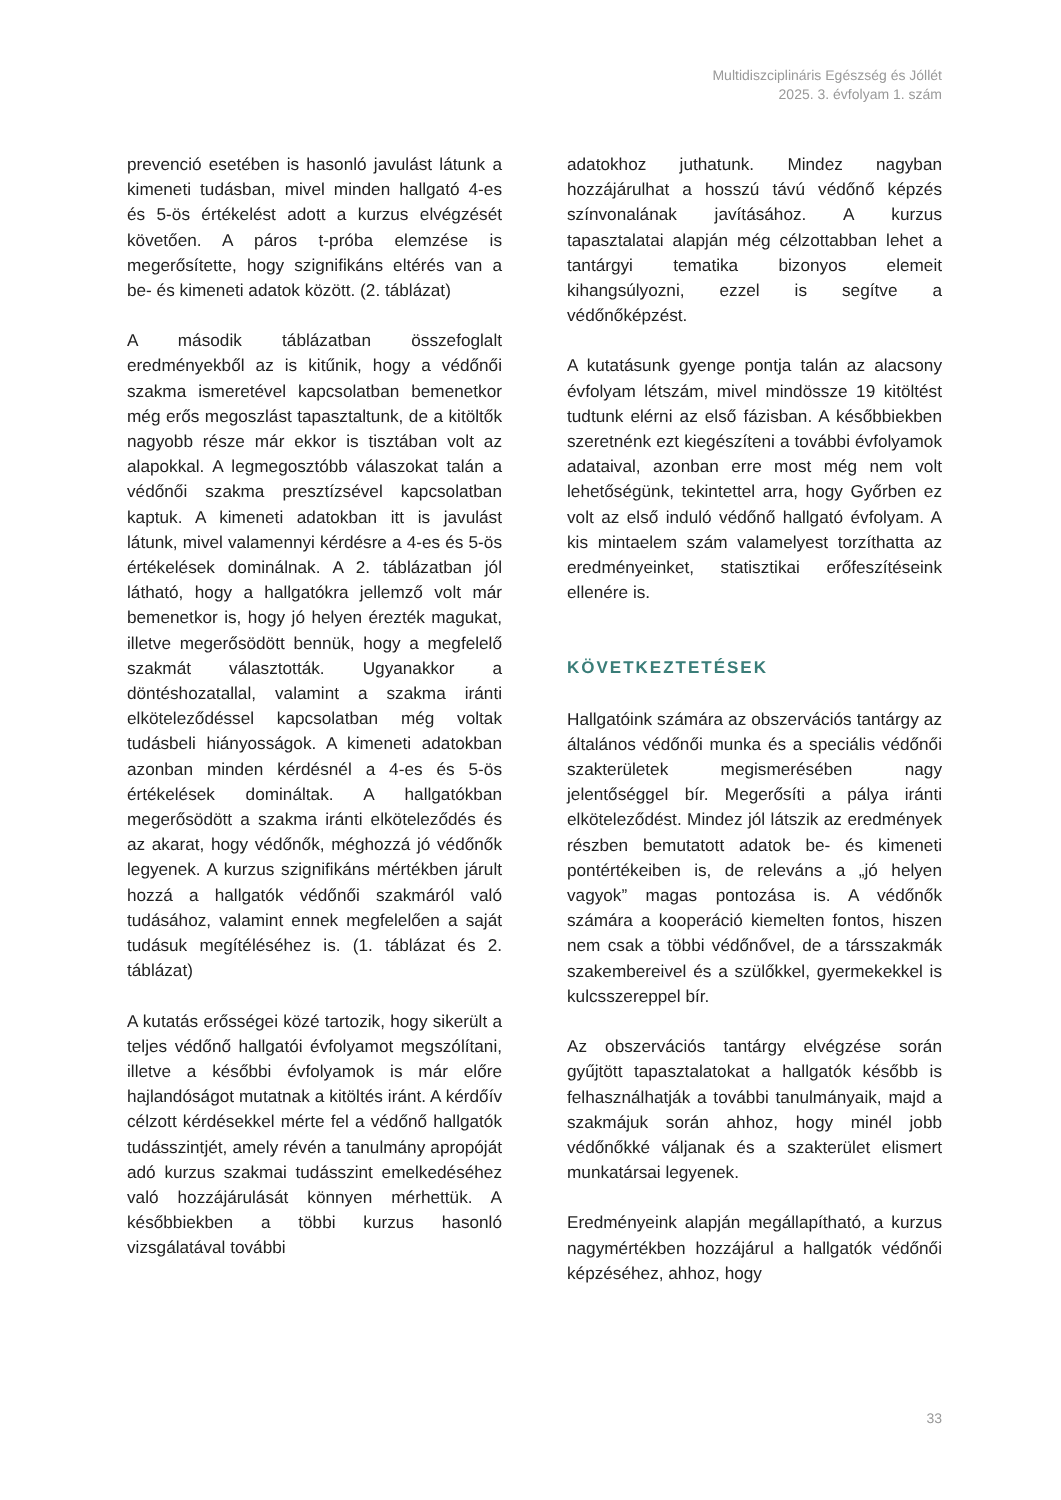Multidiszciplináris Egészség és Jóllét
2025. 3. évfolyam 1. szám
prevenció esetében is hasonló javulást látunk a kimeneti tudásban, mivel minden hallgató 4-es és 5-ös értékelést adott a kurzus elvégzését követően. A páros t-próba elemzése is megerősítette, hogy szignifikáns eltérés van a be- és kimeneti adatok között. (2. táblázat)
A második táblázatban összefoglalt eredményekből az is kitűnik, hogy a védőnői szakma ismeretével kapcsolatban bemenetkor még erős megoszlást tapasztaltunk, de a kitöltők nagyobb része már ekkor is tisztában volt az alapokkal. A legmegosztóbb válaszokat talán a védőnői szakma presztízsével kapcsolatban kaptuk. A kimeneti adatokban itt is javulást látunk, mivel valamennyi kérdésre a 4-es és 5-ös értékelések dominálnak. A 2. táblázatban jól látható, hogy a hallgatókra jellemző volt már bemenetkor is, hogy jó helyen érezték magukat, illetve megerősödött bennük, hogy a megfelelő szakmát választották. Ugyanakkor a döntéshozatallal, valamint a szakma iránti elköteleződéssel kapcsolatban még voltak tudásbeli hiányosságok. A kimeneti adatokban azonban minden kérdésnél a 4-es és 5-ös értékelések domináltak. A hallgatókban megerősödött a szakma iránti elköteleződés és az akarat, hogy védőnők, méghozzá jó védőnők legyenek. A kurzus szignifikáns mértékben járult hozzá a hallgatók védőnői szakmáról való tudásához, valamint ennek megfelelően a saját tudásuk megítéléséhez is. (1. táblázat és 2. táblázat)
A kutatás erősségei közé tartozik, hogy sikerült a teljes védőnő hallgatói évfolyamot megszólítani, illetve a későbbi évfolyamok is már előre hajlandóságot mutatnak a kitöltés iránt. A kérdőív célzott kérdésekkel mérte fel a védőnő hallgatók tudásszintjét, amely révén a tanulmány apropóját adó kurzus szakmai tudásszint emelkedéséhez való hozzájárulását könnyen mérhettük. A későbbiekben a többi kurzus hasonló vizsgálatával további
adatokhoz juthatunk. Mindez nagyban hozzájárulhat a hosszú távú védőnő képzés színvonalának javításához. A kurzus tapasztalatai alapján még célzottabban lehet a tantárgyi tematika bizonyos elemeit kihangsúlyozni, ezzel is segítve a védőnőképzést.
A kutatásunk gyenge pontja talán az alacsony évfolyam létszám, mivel mindössze 19 kitöltést tudtunk elérni az első fázisban. A későbbiekben szeretnénk ezt kiegészíteni a további évfolyamok adataival, azonban erre most még nem volt lehetőségünk, tekintettel arra, hogy Győrben ez volt az első induló védőnő hallgató évfolyam. A kis mintaelem szám valamelyest torzíthatta az eredményeinket, statisztikai erőfeszítéseink ellenére is.
KÖVETKEZTETÉSEK
Hallgatóink számára az obszervációs tantárgy az általános védőnői munka és a speciális védőnői szakterületek megismerésében nagy jelentőséggel bír. Megerősíti a pálya iránti elköteleződést. Mindez jól látszik az eredmények részben bemutatott adatok be- és kimeneti pontértékeiben is, de releváns a „jó helyen vagyok” magas pontozása is. A védőnők számára a kooperáció kiemelten fontos, hiszen nem csak a többi védőnővel, de a társszakmák szakembereivel és a szülőkkel, gyermekekkel is kulcsszereppel bír.
Az obszervációs tantárgy elvégzése során gyűjtött tapasztalatokat a hallgatók később is felhasználhatják a további tanulmányaik, majd a szakmájuk során ahhoz, hogy minél jobb védőnőkké váljanak és a szakterület elismert munkatársai legyenek.
Eredményeink alapján megállapítható, a kurzus nagymértékben hozzájárul a hallgatók védőnői képzéséhez, ahhoz, hogy
33